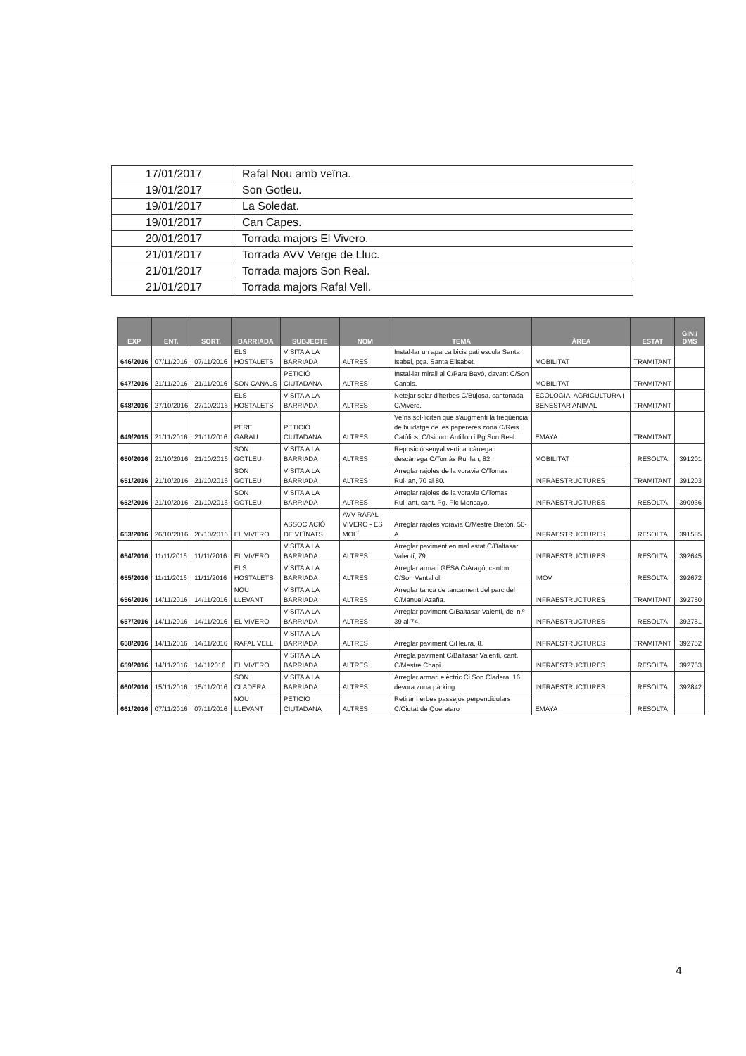| 17/01/2017 | Rafal Nou amb veïna. |
| 19/01/2017 | Son Gotleu. |
| 19/01/2017 | La Soledat. |
| 19/01/2017 | Can Capes. |
| 20/01/2017 | Torrada majors El Vivero. |
| 21/01/2017 | Torrada AVV Verge de Lluc. |
| 21/01/2017 | Torrada majors Son Real. |
| 21/01/2017 | Torrada majors Rafal Vell. |
| EXP | ENT. | SORT. | BARRIADA | SUBJECTE | NOM | TEMA | ÀREA | ESTAT | GIN / DMS |
| --- | --- | --- | --- | --- | --- | --- | --- | --- | --- |
| 646/2016 | 07/11/2016 | 07/11/2016 | ELS HOSTALETS | VISITA A LA BARRIADA | ALTRES | Instal·lar un aparca bicis pati escola Santa Isabel, pça. Santa Elisabet. | MOBILITAT | TRAMITANT | |
| 647/2016 | 21/11/2016 | 21/11/2016 | SON CANALS | PETICIÓ CIUTADANA | ALTRES | Instal·lar mirall al C/Pare Bayó, davant C/Son Canals. | MOBILITAT | TRAMITANT | |
| 648/2016 | 27/10/2016 | 27/10/2016 | ELS HOSTALETS | VISITA A LA BARRIADA | ALTRES | Netejar solar d'herbes C/Bujosa, cantonada C/Vivero. | ECOLOGIA, AGRICULTURA I BENESTAR ANIMAL | TRAMITANT | |
| 649/2015 | 21/11/2016 | 21/11/2016 | PERE GARAU | PETICIÓ CIUTADANA | ALTRES | Veïns sol·liciten que s'augmenti la freqüència de buidatge de les papereres zona C/Reis Catòlics, C/Isidoro Antillon i Pg.Son Real. | EMAYA | TRAMITANT | |
| 650/2016 | 21/10/2016 | 21/10/2016 | SON GOTLEU | VISITA A LA BARRIADA | ALTRES | Reposició senyal vertical càrrega i descàrrega C/Tomàs Rul·lan, 82. | MOBILITAT | RESOLTA | 391201 |
| 651/2016 | 21/10/2016 | 21/10/2016 | SON GOTLEU | VISITA A LA BARRIADA | ALTRES | Arreglar rajoles de la voravia C/Tomas Rul·lan, 70 al 80. | INFRAESTRUCTURES | TRAMITANT | 391203 |
| 652/2016 | 21/10/2016 | 21/10/2016 | SON GOTLEU | VISITA A LA BARRIADA | ALTRES | Arreglar rajoles de la voravia C/Tomas Rul·lant, cant. Pg. Pic Moncayo. | INFRAESTRUCTURES | RESOLTA | 390936 |
| 653/2016 | 26/10/2016 | 26/10/2016 | EL VIVERO | ASSOCIACIÓ DE VEÏNATS | AVV RAFAL - VIVERO - ES MOLÍ | Arreglar rajoles voravia C/Mestre Bretón, 50-A. | INFRAESTRUCTURES | RESOLTA | 391585 |
| 654/2016 | 11/11/2016 | 11/11/2016 | EL VIVERO | VISITA A LA BARRIADA | ALTRES | Arreglar paviment en mal estat C/Baltasar Valentí, 79. | INFRAESTRUCTURES | RESOLTA | 392645 |
| 655/2016 | 11/11/2016 | 11/11/2016 | ELS HOSTALETS | VISITA A LA BARRIADA | ALTRES | Arreglar armari GESA C/Aragó, canton. C/Son Ventallol. | IMOV | RESOLTA | 392672 |
| 656/2016 | 14/11/2016 | 14/11/2016 | NOU LLEVANT | VISITA A LA BARRIADA | ALTRES | Arreglar tanca de tancament del parc del C/Manuel Azaña. | INFRAESTRUCTURES | TRAMITANT | 392750 |
| 657/2016 | 14/11/2016 | 14/11/2016 | EL VIVERO | VISITA A LA BARRIADA | ALTRES | Arreglar paviment C/Baltasar Valentí, del n.º 39 al 74. | INFRAESTRUCTURES | RESOLTA | 392751 |
| 658/2016 | 14/11/2016 | 14/11/2016 | RAFAL VELL | VISITA A LA BARRIADA | ALTRES | Arreglar paviment C/Heura, 8. | INFRAESTRUCTURES | TRAMITANT | 392752 |
| 659/2016 | 14/11/2016 | 14/112016 | EL VIVERO | VISITA A LA BARRIADA | ALTRES | Arregla paviment C/Baltasar Valentí, cant. C/Mestre Chapi. | INFRAESTRUCTURES | RESOLTA | 392753 |
| 660/2016 | 15/11/2016 | 15/11/2016 | SON CLADERA | VISITA A LA BARRIADA | ALTRES | Arreglar armari elèctric Ci.Son Cladera, 16 devora zona pàrking. | INFRAESTRUCTURES | RESOLTA | 392842 |
| 661/2016 | 07/11/2016 | 07/11/2016 | NOU LLEVANT | PETICIÓ CIUTADANA | ALTRES | Retirar herbes passejos perpendiculars C/Ciutat de Queretaro | EMAYA | RESOLTA | |
4